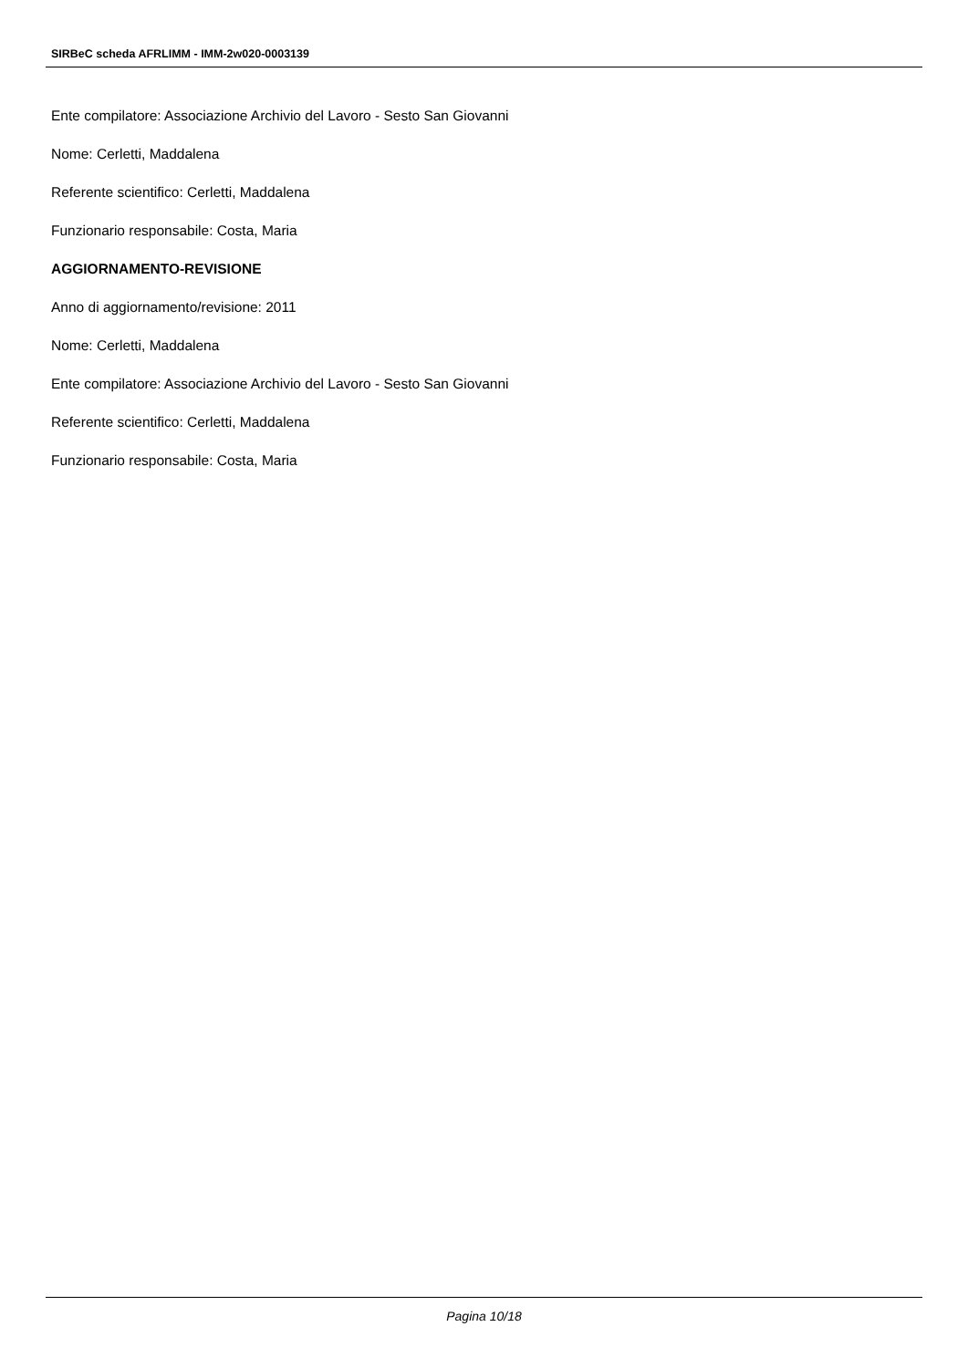SIRBeC scheda AFRLIMM - IMM-2w020-0003139
Ente compilatore: Associazione Archivio del Lavoro - Sesto San Giovanni
Nome: Cerletti, Maddalena
Referente scientifico: Cerletti, Maddalena
Funzionario responsabile: Costa, Maria
AGGIORNAMENTO-REVISIONE
Anno di aggiornamento/revisione: 2011
Nome: Cerletti, Maddalena
Ente compilatore: Associazione Archivio del Lavoro - Sesto San Giovanni
Referente scientifico: Cerletti, Maddalena
Funzionario responsabile: Costa, Maria
Pagina 10/18